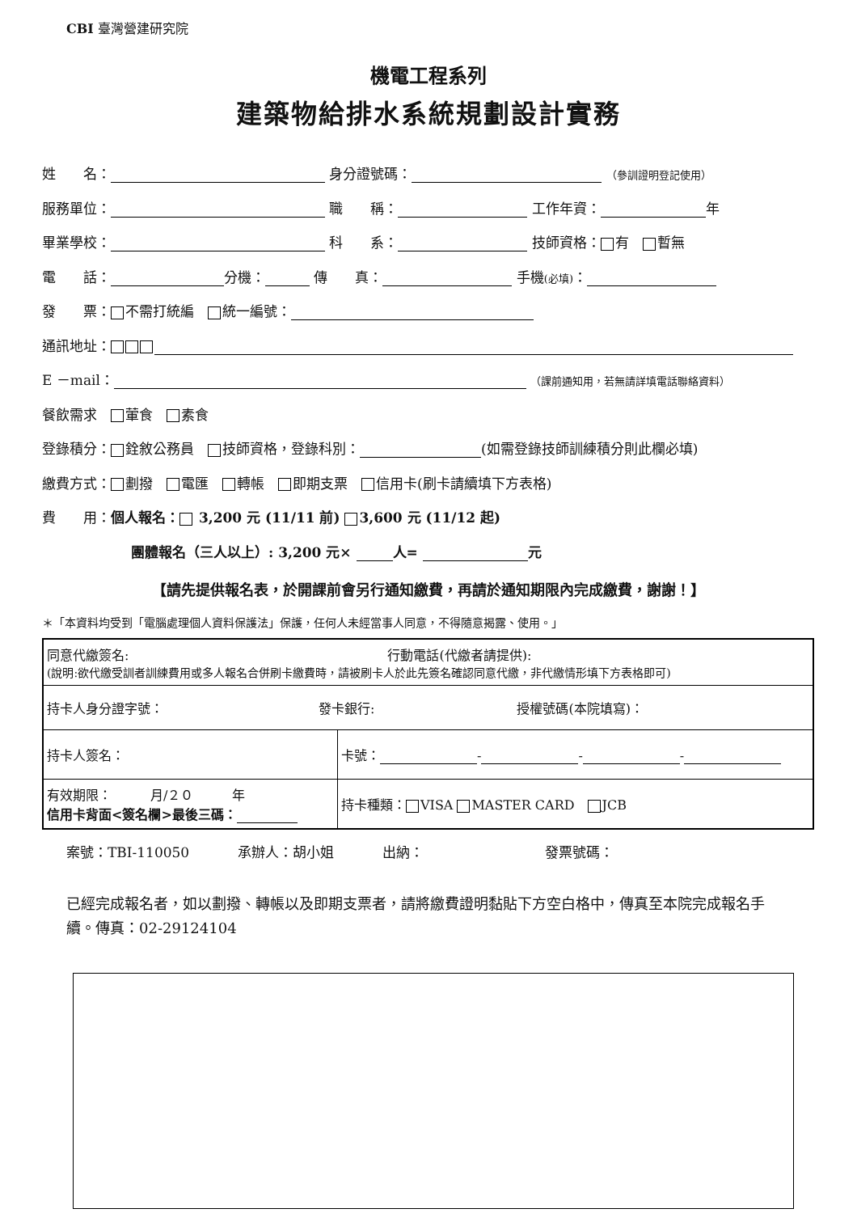CBI 臺灣營建研究院
機電工程系列
建築物給排水系統規劃設計實務
姓　　名： 身分證號碼： （參訓證明登記使用）
服務單位： 職　　稱： 工作年資： 年
畢業學校： 科　　系： 技師資格： 有　 暫無
電　　話： 分機： 傳　　真： 手機(必填)：
發　　票： 不需打統編　 統一編號：
通訊地址：
E －mail： （課前通知用，若無請詳填電話聯絡資料）
餐飲需求　 葷食　 素食
登錄積分： 銓敘公務員　 技師資格，登錄科別： (如需登錄技師訓練積分則此欄必填)
繳費方式： 劃撥　 電匯　 轉帳　 即期支票　 信用卡(刷卡請續填下方表格)
費　　用：個人報名： 3,200 元 (11/11 前) 3,600 元 (11/12 起)
團體報名（三人以上）: 3,200 元× 人= 元
【請先提供報名表，於開課前會另行通知繳費，再請於通知期限內完成繳費，謝謝！】
＊「本資料均受到「電腦處理個人資料保護法」保護，任何人未經當事人同意，不得隨意揭露、使用。」
| 同意代繳簽名: 行動電話(代繳者請提供): (說明:欲代繳受訓者訓練費用或多人報名合併刷卡繳費時，請被刷卡人於此先簽名確認同意代繳，非代繳情形填下方表格即可) | |
| 持卡人身分證字號： 發卡銀行: 授權號碼(本院填寫)： | |
| 持卡人簽名： | 卡號： - - - |
| 有效期限： 月/２０ 年 信用卡背面<簽名欄>最後三碼： | 持卡種類： VISA MASTER CARD JCB |
案號：TBI-110050 承辦人：胡小姐 出納： 發票號碼：
已經完成報名者，如以劃撥、轉帳以及即期支票者，請將繳費證明黏貼下方空白格中，傳真至本院完成報名手續。傳真：02-29124104